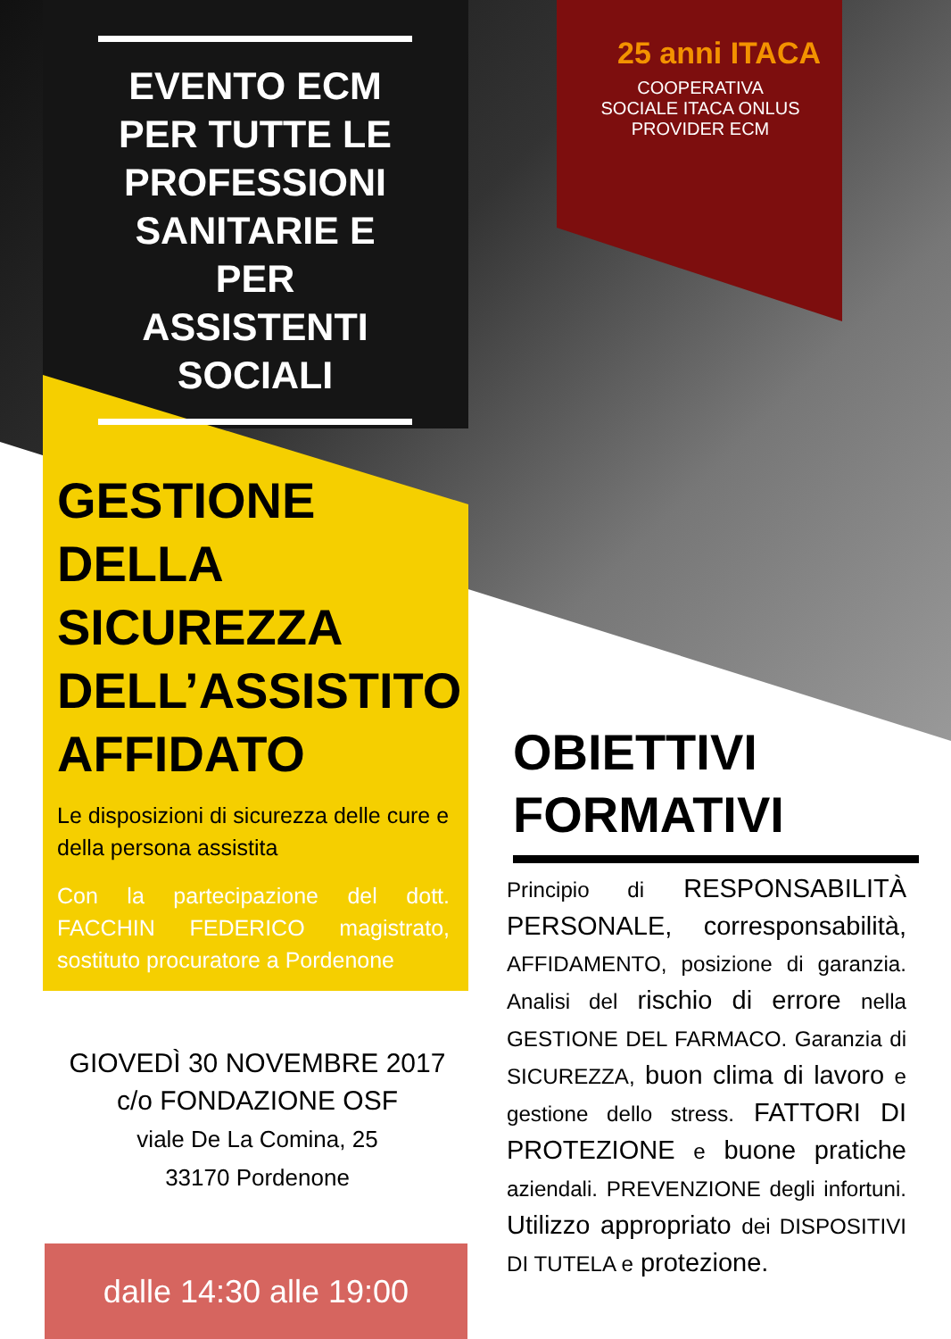EVENTO ECM PER TUTTE LE PROFESSIONI SANITARIE E PER ASSISTENTI SOCIALI
25 anni ITACA
COOPERATIVA
SOCIALE ITACA ONLUS
PROVIDER ECM
GESTIONE DELLA SICUREZZA DELL’ASSISTITO AFFIDATO
Le disposizioni di sicurezza delle cure e della persona assistita
Con la partecipazione del dott. FACCHIN FEDERICO magistrato, sostituto procuratore a Pordenone
GIOVEDÌ 30 NOVEMBRE 2017
c/o FONDAZIONE OSF
viale De La Comina, 25
33170 Pordenone
dalle 14:30 alle 19:00
OBIETTIVI FORMATIVI
Principio di RESPONSABILITÀ PERSONALE, corresponsabilità, AFFIDAMENTO, posizione di garanzia. Analisi del rischio di errore nella GESTIONE DEL FARMACO. Garanzia di SICUREZZA, buon clima di lavoro e gestione dello stress. FATTORI DI PROTEZIONE e buone pratiche aziendali. PREVENZIONE degli infortuni. Utilizzo appropriato dei DISPOSITIVI DI TUTELA e protezione.